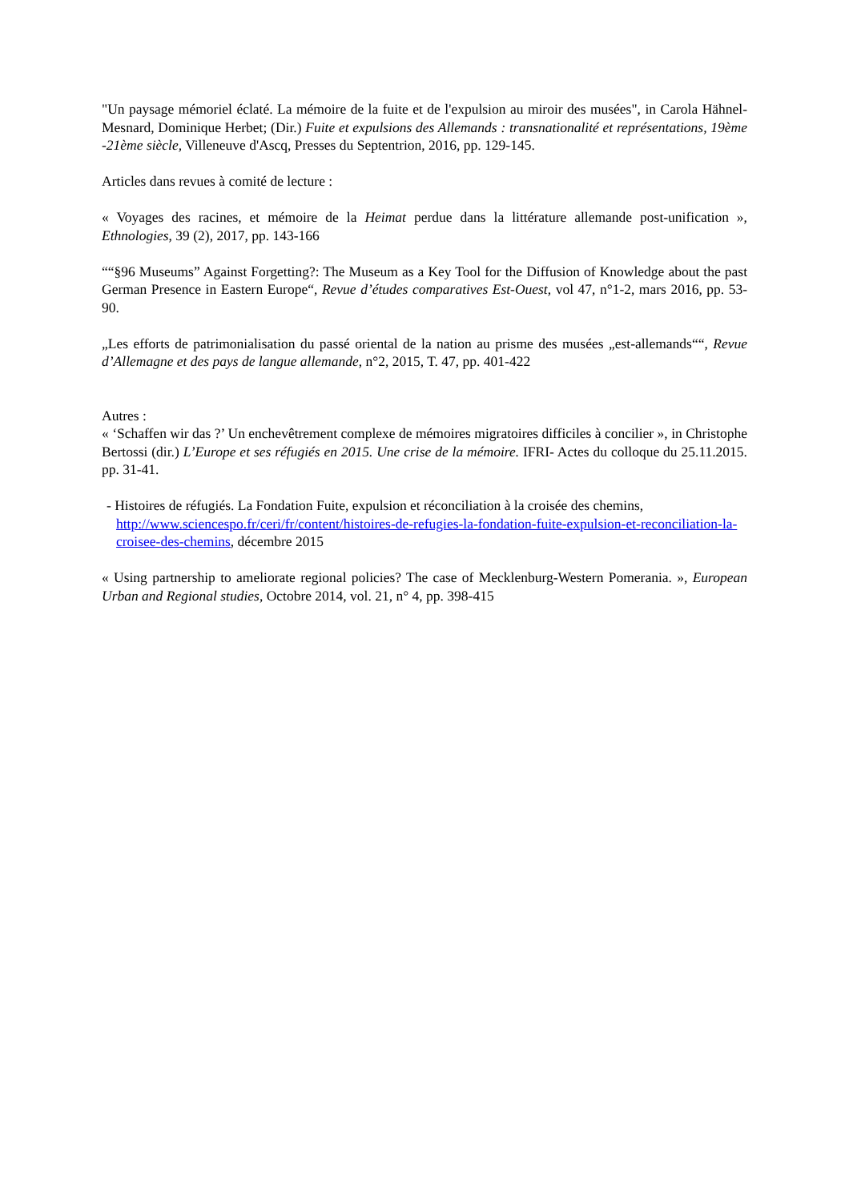"Un paysage mémoriel éclaté. La mémoire de la fuite et de l'expulsion au miroir des musées", in Carola Hähnel-Mesnard, Dominique Herbet; (Dir.) Fuite et expulsions des Allemands : transnationalité et représentations, 19ème -21ème siècle, Villeneuve d'Ascq, Presses du Septentrion, 2016, pp. 129-145.
Articles dans revues à comité de lecture :
« Voyages des racines, et mémoire de la Heimat perdue dans la littérature allemande post-unification », Ethnologies, 39 (2), 2017, pp. 143-166
““§96 Museums” Against Forgetting?: The Museum as a Key Tool for the Diffusion of Knowledge about the past German Presence in Eastern Europe“, Revue d’études comparatives Est-Ouest, vol 47, n°1-2, mars 2016, pp. 53-90.
„Les efforts de patrimonialisation du passé oriental de la nation au prisme des musées „est-allemands““, Revue d’Allemagne et des pays de langue allemande, n°2, 2015, T. 47, pp. 401-422
Autres :
« ‘Schaffen wir das ?’ Un enchevêtrement complexe de mémoires migratoires difficiles à concilier », in Christophe Bertossi (dir.) L’Europe et ses réfugiés en 2015. Une crise de la mémoire. IFRI- Actes du colloque du 25.11.2015. pp. 31-41.
- Histoires de réfugiés. La Fondation Fuite, expulsion et réconciliation à la croisée des chemins, http://www.sciencespo.fr/ceri/fr/content/histoires-de-refugies-la-fondation-fuite-expulsion-et-reconciliation-la-croisee-des-chemins, décembre 2015
« Using partnership to ameliorate regional policies? The case of Mecklenburg-Western Pomerania. », European Urban and Regional studies, Octobre 2014, vol. 21, n° 4, pp. 398-415